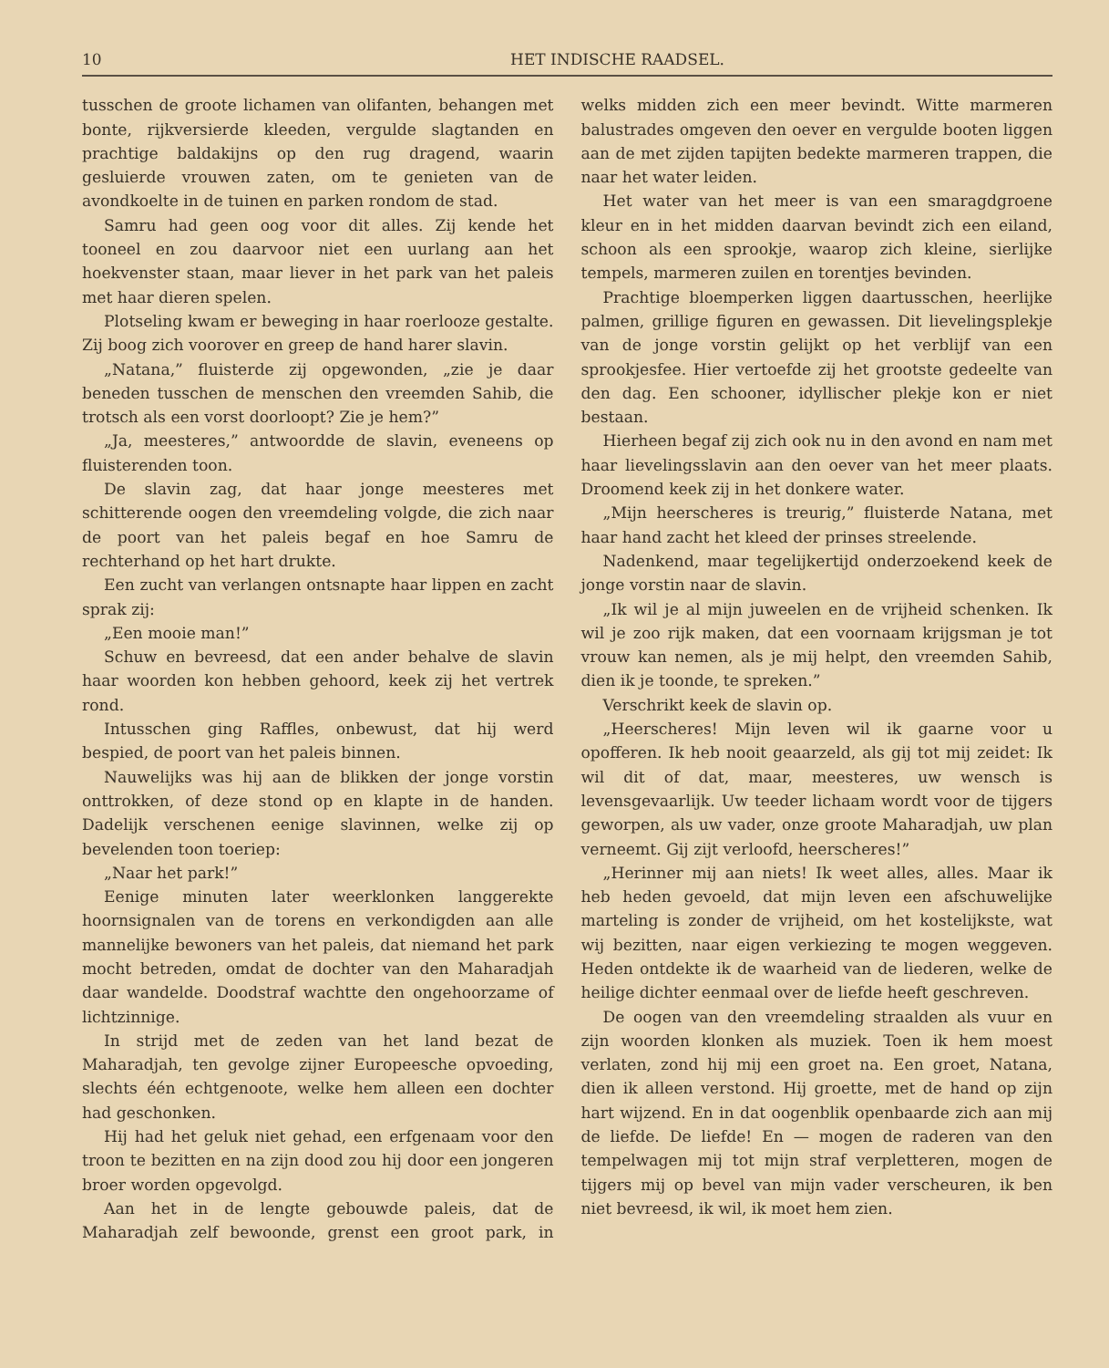10 HET INDISCHE RAADSEL.
tusschen de groote lichamen van olifanten, behangen met bonte, rijkversierde kleeden, vergulde slagtanden en prachtige baldakijns op den rug dragend, waarin gesluierde vrouwen zaten, om te genieten van de avondkoelte in de tuinen en parken rondom de stad.
Samru had geen oog voor dit alles. Zij kende het tooneel en zou daarvoor niet een uurlang aan het hoekvenster staan, maar liever in het park van het paleis met haar dieren spelen.
Plotseling kwam er beweging in haar roerlooze gestalte. Zij boog zich voorover en greep de hand harer slavin.
„Natana,” fluisterde zij opgewonden, „zie je daar beneden tusschen de menschen den vreemden Sahib, die trotsch als een vorst doorloopt? Zie je hem?”
„Ja, meesteres,” antwoordde de slavin, eveneens op fluisterenden toon.
De slavin zag, dat haar jonge meesteres met schitterende oogen den vreemdeling volgde, die zich naar de poort van het paleis begaf en hoe Samru de rechterhand op het hart drukte.
Een zucht van verlangen ontsnapte haar lippen en zacht sprak zij:
„Een mooie man!”
Schuw en bevreesd, dat een ander behalve de slavin haar woorden kon hebben gehoord, keek zij het vertrek rond.
Intusschen ging Raffles, onbewust, dat hij werd bespied, de poort van het paleis binnen.
Nauwelijks was hij aan de blikken der jonge vorstin onttrokken, of deze stond op en klapte in de handen. Dadelijk verschenen eenige slavinnen, welke zij op bevelenden toon toeriep:
„Naar het park!”
Eenige minuten later weerklonken langgerekte hoornsignalen van de torens en verkondigden aan alle mannelijke bewoners van het paleis, dat niemand het park mocht betreden, omdat de dochter van den Maharadjah daar wandelde. Doodstraf wachtte den ongehoorzame of lichtzinnige.
In strijd met de zeden van het land bezat de Maharadjah, ten gevolge zijner Europeesche opvoeding, slechts één echtgenoote, welke hem alleen een dochter had geschonken.
Hij had het geluk niet gehad, een erfgenaam voor den troon te bezitten en na zijn dood zou hij door een jongeren broer worden opgevolgd.
Aan het in de lengte gebouwde paleis, dat de Maharadjah zelf bewoonde, grenst een groot park, in welks midden zich een meer bevindt. Witte marmeren balustrades omgeven den oever en vergulde booten liggen aan de met zijden tapijten bedekte marmeren trappen, die naar het water leiden.
Het water van het meer is van een smaragdgroene kleur en in het midden daarvan bevindt zich een eiland, schoon als een sprookje, waarop zich kleine, sierlijke tempels, marmeren zuilen en torentjes bevinden.
Prachtige bloemperken liggen daartusschen, heerlijke palmen, grillige figuren en gewassen. Dit lievelingsplekje van de jonge vorstin gelijkt op het verblijf van een sprookjesfee. Hier vertoefde zij het grootste gedeelte van den dag. Een schooner, idyllischer plekje kon er niet bestaan.
Hierheen begaf zij zich ook nu in den avond en nam met haar lievelingsslavin aan den oever van het meer plaats. Droomend keek zij in het donkere water.
„Mijn heerscheres is treurig,” fluisterde Natana, met haar hand zacht het kleed der prinses streelende.
Nadenkend, maar tegelijkertijd onderzoekend keek de jonge vorstin naar de slavin.
„Ik wil je al mijn juweelen en de vrijheid schenken. Ik wil je zoo rijk maken, dat een voornaam krijgsman je tot vrouw kan nemen, als je mij helpt, den vreemden Sahib, dien ik je toonde, te spreken.”
Verschrikt keek de slavin op.
„Heerscheres! Mijn leven wil ik gaarne voor u opofferen. Ik heb nooit geaarzeld, als gij tot mij zeidet: Ik wil dit of dat, maar, meesteres, uw wensch is levensgevaarlijk. Uw teeder lichaam wordt voor de tijgers geworpen, als uw vader, onze groote Maharadjah, uw plan verneemt. Gij zijt verloofd, heerscheres!”
„Herinner mij aan niets! Ik weet alles, alles. Maar ik heb heden gevoeld, dat mijn leven een afschuwelijke marteling is zonder de vrijheid, om het kostelijkste, wat wij bezitten, naar eigen verkiezing te mogen weggeven. Heden ontdekte ik de waarheid van de liederen, welke de heilige dichter eenmaal over de liefde heeft geschreven.
De oogen van den vreemdeling straalden als vuur en zijn woorden klonken als muziek. Toen ik hem moest verlaten, zond hij mij een groet na. Een groet, Natana, dien ik alleen verstond. Hij groette, met de hand op zijn hart wijzend. En in dat oogenblik openbaarde zich aan mij de liefde. De liefde! En — mogen de raderen van den tempelwagen mij tot mijn straf verpletteren, mogen de tijgers mij op bevel van mijn vader verscheuren, ik ben niet bevreesd, ik wil, ik moet hem zien.